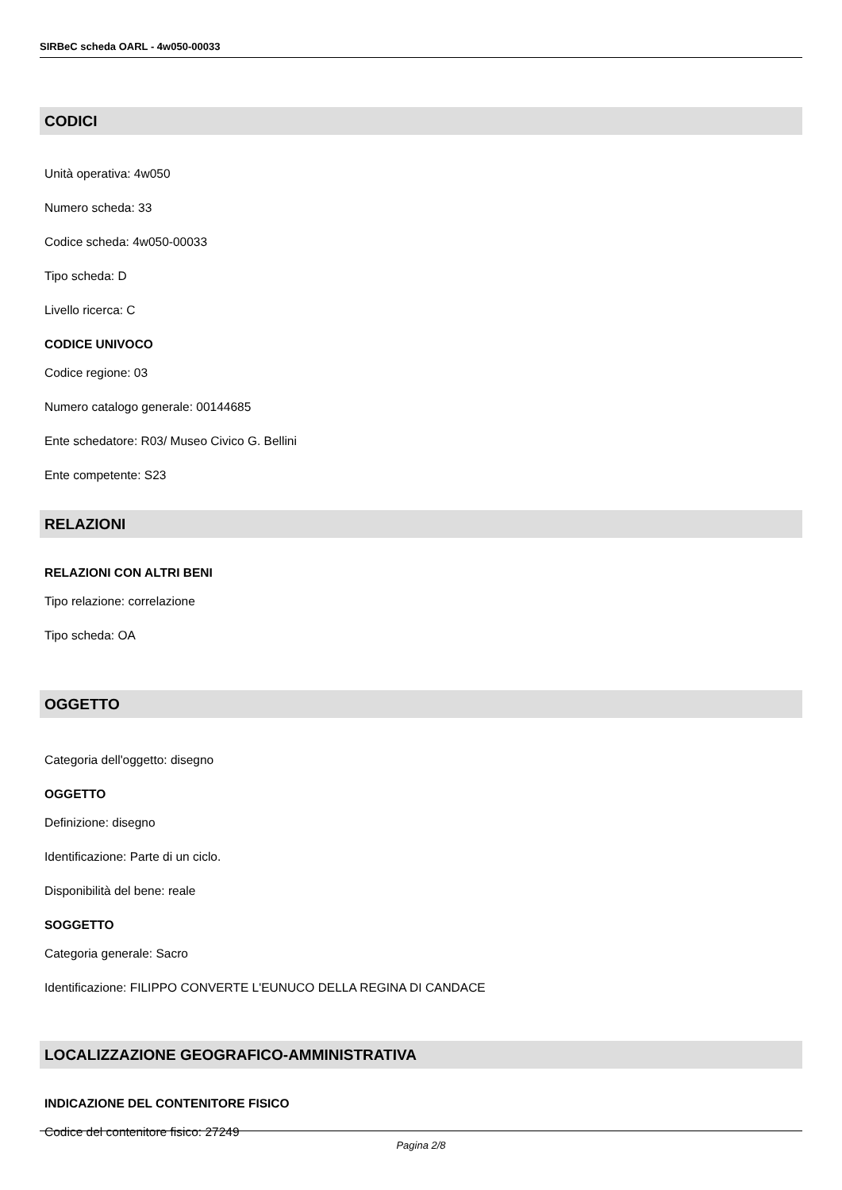SIRBeC scheda OARL - 4w050-00033
CODICI
Unità operativa: 4w050
Numero scheda: 33
Codice scheda: 4w050-00033
Tipo scheda: D
Livello ricerca: C
CODICE UNIVOCO
Codice regione: 03
Numero catalogo generale: 00144685
Ente schedatore: R03/ Museo Civico G. Bellini
Ente competente: S23
RELAZIONI
RELAZIONI CON ALTRI BENI
Tipo relazione: correlazione
Tipo scheda: OA
OGGETTO
Categoria dell'oggetto: disegno
OGGETTO
Definizione: disegno
Identificazione: Parte di un ciclo.
Disponibilità del bene: reale
SOGGETTO
Categoria generale: Sacro
Identificazione: FILIPPO CONVERTE L'EUNUCO DELLA REGINA DI CANDACE
LOCALIZZAZIONE GEOGRAFICO-AMMINISTRATIVA
INDICAZIONE DEL CONTENITORE FISICO
Codice del contenitore fisico: 27249
Pagina 2/8